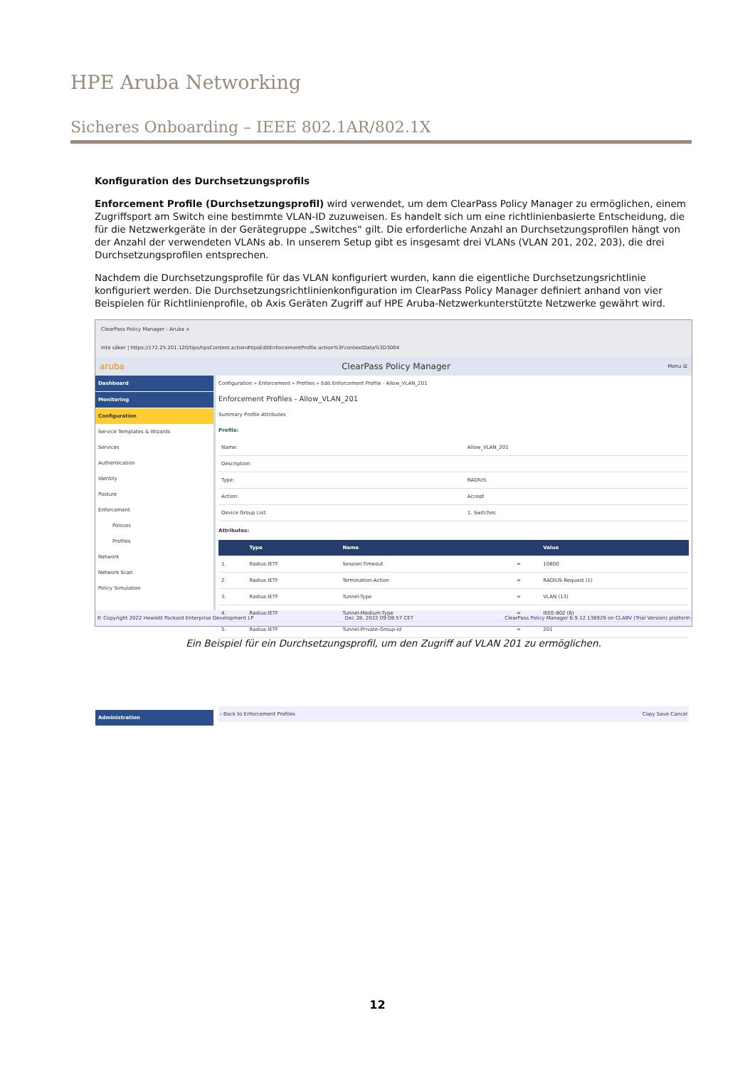HPE Aruba Networking
Sicheres Onboarding – IEEE 802.1AR/802.1X
Konfiguration des Durchsetzungsprofils
Enforcement Profile (Durchsetzungsprofil) wird verwendet, um dem ClearPass Policy Manager zu ermöglichen, einem Zugriffsport am Switch eine bestimmte VLAN-ID zuzuweisen. Es handelt sich um eine richtlinienbasierte Entscheidung, die für die Netzwerkgeräte in der Gerätegruppe „Switches“ gilt. Die erforderliche Anzahl an Durchsetzungsprofilen hängt von der Anzahl der verwendeten VLANs ab. In unserem Setup gibt es insgesamt drei VLANs (VLAN 201, 202, 203), die drei Durchsetzungsprofilen entsprechen.
Nachdem die Durchsetzungsprofile für das VLAN konfiguriert wurden, kann die eigentliche Durchsetzungsrichtlinie konfiguriert werden. Die Durchsetzungsrichtlinienkonfiguration im ClearPass Policy Manager definiert anhand von vier Beispielen für Richtlinienprofile, ob Axis Geräten Zugriff auf HPE Aruba-Netzwerkunterstützte Netzwerke gewährt wird.
ClearPass Policy Manager - Aruba ×
Inte säker | https://172.25.201.120/tips/tipsContent.action#tipsEditEnforcementProfile.action%3FcontextData%3D3004
aruba ClearPass Policy Manager Menu ☰
Dashboard
Monitoring
Configuration
Service Templates & Wizards
Services
Authentication
Identity
Posture
Enforcement
Policies
Profiles
Network
Network Scan
Policy Simulation
Administration
Configuration » Enforcement » Profiles » Edit Enforcement Profile - Allow_VLAN_201
Enforcement Profiles - Allow_VLAN_201
Summary Profile Attributes
Profile:
| Name: | Allow_VLAN_201 |
| Description: | |
| Type: | RADIUS |
| Action: | Accept |
| Device Group List: | 1. Switches |
Attributes:
| | Type | Name | | Value |
| --- | --- | --- | --- | --- |
| 1. | Radius:IETF | Session-Timeout | = | 10800 |
| 2. | Radius:IETF | Termination-Action | = | RADIUS-Request (1) |
| 3. | Radius:IETF | Tunnel-Type | = | VLAN (13) |
| 4. | Radius:IETF | Tunnel-Medium-Type | = | IEEE-802 (6) |
| 5. | Radius:IETF | Tunnel-Private-Group-Id | = | 201 |
‹ Back to Enforcement Profiles Copy Save Cancel
© Copyright 2022 Hewlett Packard Enterprise Development LP Dec 28, 2022 09:08:57 CET ClearPass Policy Manager 6.9.12.136929 on CLABV (Trial Version) platform
Ein Beispiel für ein Durchsetzungsprofil, um den Zugriff auf VLAN 201 zu ermöglichen.
12